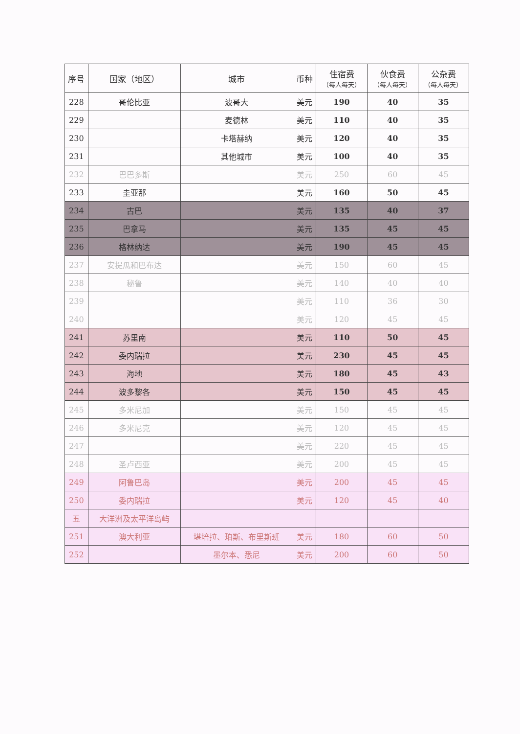| 序号 | 国家（地区） | 城市 | 币种 | 住宿费 （每人每天） | 伙食费 （每人每天） | 公杂费 （每人每天） |
| --- | --- | --- | --- | --- | --- | --- |
| 228 | 哥伦比亚 | 波哥大 | 美元 | 190 | 40 | 35 |
| 229 | | 麦德林 | 美元 | 110 | 40 | 35 |
| 230 | | 卡塔赫纳 | 美元 | 120 | 40 | 35 |
| 231 | | 其他城市 | 美元 | 100 | 40 | 35 |
| 232 | 巴巴多斯 | | 美元 | 250 | 60 | 45 |
| 233 | 圭亚那 | | 美元 | 160 | 50 | 45 |
| 234 | 古巴 | | 美元 | 135 | 40 | 37 |
| 235 | 巴拿马 | | 美元 | 135 | 45 | 45 |
| 236 | 格林纳达 | | 美元 | 190 | 45 | 45 |
| 237 | 安提瓜和巴布达 | | 美元 | 150 | 60 | 45 |
| 238 | 秘鲁 | | 美元 | 140 | 40 | 40 |
| 239 | | | 美元 | 110 | 36 | 30 |
| 240 | | | 美元 | 120 | 45 | 45 |
| 241 | 苏里南 | | 美元 | 110 | 50 | 45 |
| 242 | 委内瑞拉 | | 美元 | 230 | 45 | 45 |
| 243 | 海地 | | 美元 | 180 | 45 | 43 |
| 244 | 波多黎各 | | 美元 | 150 | 45 | 45 |
| 245 | 多米尼加 | | 美元 | 150 | 45 | 45 |
| 246 | 多米尼克 | | 美元 | 120 | 45 | 45 |
| 247 | | | 美元 | 220 | 45 | 45 |
| 248 | 圣卢西亚 | | 美元 | 200 | 45 | 45 |
| 249 | 阿鲁巴岛 | | 美元 | 200 | 45 | 45 |
| 250 | 委内瑞拉 | | 美元 | 120 | 45 | 40 |
| 五 | 大洋洲及太平洋岛屿 | | | | | |
| 251 | 澳大利亚 | 堪培拉、珀斯、布里斯班 | 美元 | 180 | 60 | 50 |
| 252 | | 墨尔本、悉尼 | 美元 | 200 | 60 | 50 |